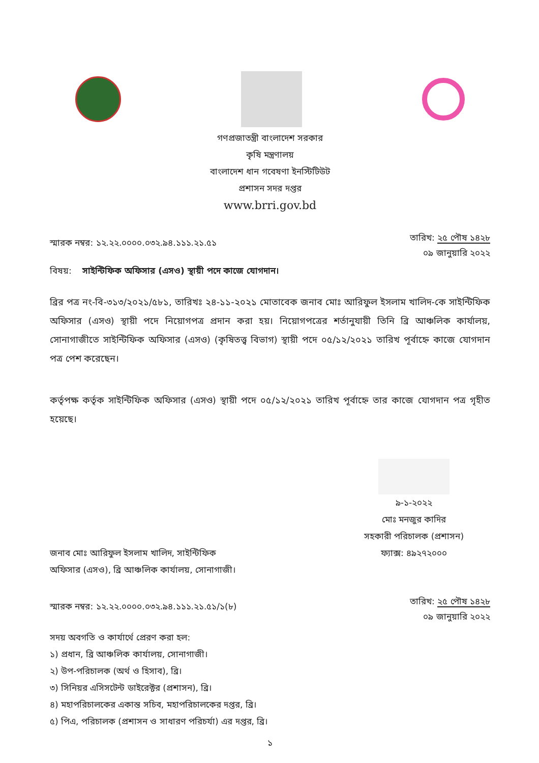গণপ্রজাতন্ত্রী বাংলাদেশ সরকার
কৃষি মন্ত্রণালয়
বাংলাদেশ ধান গবেষণা ইনস্টিটিউট
প্রশাসন সদর দপ্তর
www.brri.gov.bd
স্মারক নম্বর: ১২.২২.০০০০.০৩২.৯৪.১১১.২১.৫১
তারিখ: ২৫ পৌষ ১৪২৮
০৯ জানুয়ারি ২০২২
বিষয়: সাইন্টিফিক অফিসার (এসও) স্থায়ী পদে কাজে যোগদান।
ব্রির পত্র নং-বি-৩১৩/২০২১/৫৮১, তারিখঃ ২৪-১১-২০২১ মোতাবেক জনাব মোঃ আরিফুল ইসলাম খালিদ-কে সাইন্টিফিক অফিসার (এসও) স্থায়ী পদে নিয়োগপত্র প্রদান করা হয়। নিয়োগপত্রের শর্তানুযায়ী তিনি ব্রি আঞ্চলিক কার্যালয়, সোনাগাজীতে সাইন্টিফিক অফিসার (এসও) (কৃষিতত্ত্ব বিভাগ) স্থায়ী পদে ০৫/১২/২০২১ তারিখ পূর্বাহ্নে কাজে যোগদান পত্র পেশ করেছেন।
কর্তৃপক্ষ কর্তৃক সাইন্টিফিক অফিসার (এসও) স্থায়ী পদে ০৫/১২/২০২১ তারিখ পূর্বাহ্নে তার কাজে যোগদান পত্র গৃহীত হয়েছে।
৯-১-২০২২
মোঃ মনজুর কাদির
সহকারী পরিচালক (প্রশাসন)
ফ্যাক্স: ৪৯২৭২০০০
জনাব মোঃ আরিফুল ইসলাম খালিদ, সাইন্টিফিক অফিসার (এসও), ব্রি আঞ্চলিক কার্যালয়, সোনাগাজী।
স্মারক নম্বর: ১২.২২.০০০০.০৩২.৯৪.১১১.২১.৫১/১(৮)
তারিখ: ২৫ পৌষ ১৪২৮
০৯ জানুয়ারি ২০২২
সদয় অবগতি ও কার্যার্থে প্রেরণ করা হল:
১) প্রধান, ব্রি আঞ্চলিক কার্যালয়, সোনাগাজী।
২) উপ-পরিচালক (অর্থ ও হিসাব), ব্রি।
৩) সিনিয়র এসিসটেন্ট ডাইরেক্টর (প্রশাসন), ব্রি।
৪) মহাপরিচালকের একান্ত সচিব, মহাপরিচালকের দপ্তর, ব্রি।
৫) পিএ, পরিচালক (প্রশাসন ও সাধারণ পরিচর্যা) এর দপ্তর, ব্রি।
১